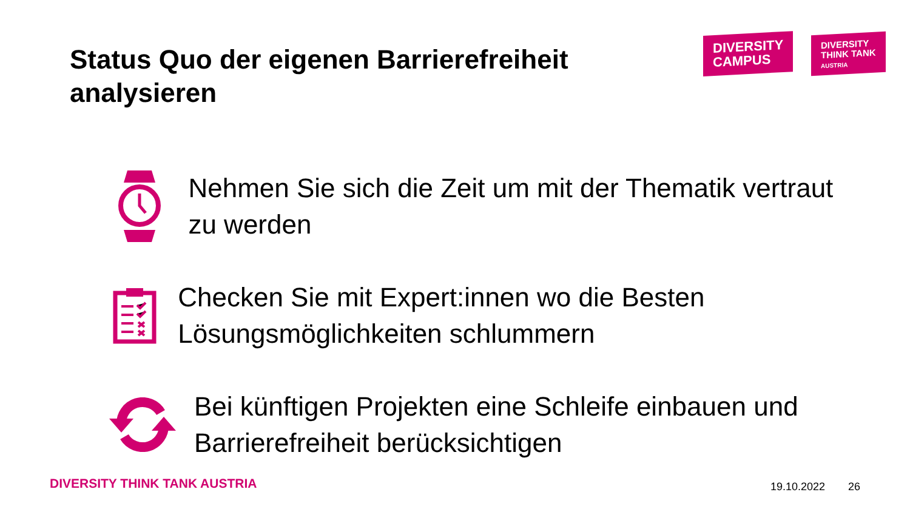Status Quo der eigenen Barrierefreiheit analysieren
DIVERSITY
CAMPUS
DIVERSITY
THINK TANK
AUSTRIA
Nehmen Sie sich die Zeit um mit der Thematik vertraut zu werden
Checken Sie mit Expert:innen wo die Besten Lösungsmöglichkeiten schlummern
Bei künftigen Projekten eine Schleife einbauen und Barrierefreiheit berücksichtigen
DIVERSITY THINK TANK AUSTRIA 19.10.2022 26